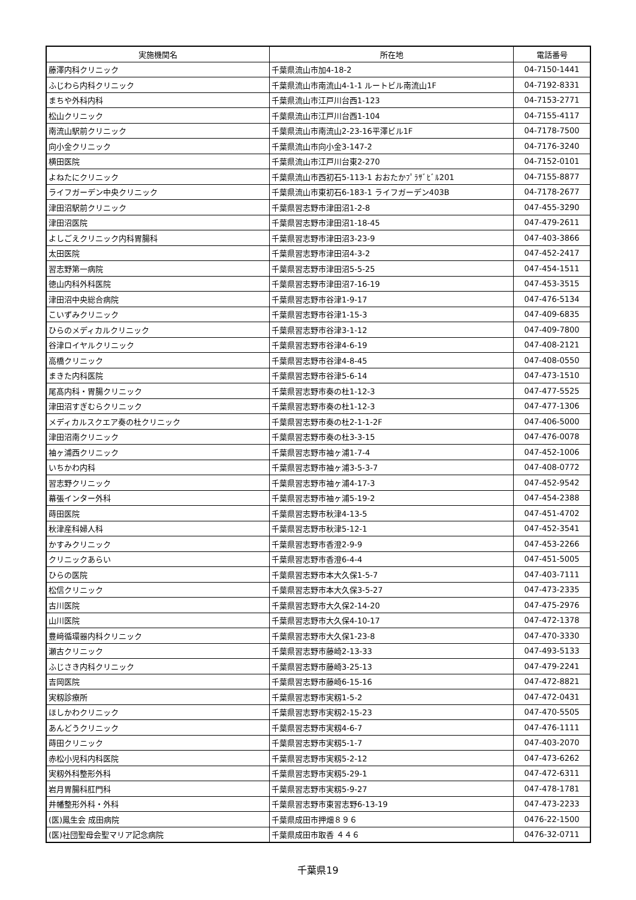| 実施機関名 | 所在地 | 電話番号 |
| --- | --- | --- |
| 藤澤内科クリニック | 千葉県流山市加4-18-2 | 04-7150-1441 |
| ふじわら内科クリニック | 千葉県流山市南流山4-1-1 ルートビル南流山1F | 04-7192-8331 |
| まちや外科内科 | 千葉県流山市江戸川台西1-123 | 04-7153-2771 |
| 松山クリニック | 千葉県流山市江戸川台西1-104 | 04-7155-4117 |
| 南流山駅前クリニック | 千葉県流山市南流山2-23-16平澤ビル1F | 04-7178-7500 |
| 向小金クリニック | 千葉県流山市向小金3-147-2 | 04-7176-3240 |
| 横田医院 | 千葉県流山市江戸川台東2-270 | 04-7152-0101 |
| よねたにクリニック | 千葉県流山市西初石5-113-1 おおたかﾌﾟﾗｻﾞﾋﾞﾙ201 | 04-7155-8877 |
| ライフガーデン中央クリニック | 千葉県流山市東初石6-183-1 ライフガーデン403B | 04-7178-2677 |
| 津田沼駅前クリニック | 千葉県習志野市津田沼1-2-8 | 047-455-3290 |
| 津田沼医院 | 千葉県習志野市津田沼1-18-45 | 047-479-2611 |
| よしごえクリニック内科胃腸科 | 千葉県習志野市津田沼3-23-9 | 047-403-3866 |
| 太田医院 | 千葉県習志野市津田沼4-3-2 | 047-452-2417 |
| 習志野第一病院 | 千葉県習志野市津田沼5-5-25 | 047-454-1511 |
| 徳山内科外科医院 | 千葉県習志野市津田沼7-16-19 | 047-453-3515 |
| 津田沼中央総合病院 | 千葉県習志野市谷津1-9-17 | 047-476-5134 |
| こいずみクリニック | 千葉県習志野市谷津1-15-3 | 047-409-6835 |
| ひらのメディカルクリニック | 千葉県習志野市谷津3-1-12 | 047-409-7800 |
| 谷津ロイヤルクリニック | 千葉県習志野市谷津4-6-19 | 047-408-2121 |
| 高橋クリニック | 千葉県習志野市谷津4-8-45 | 047-408-0550 |
| まきた内科医院 | 千葉県習志野市谷津5-6-14 | 047-473-1510 |
| 尾髙内科・胃腸クリニック | 千葉県習志野市奏の杜1-12-3 | 047-477-5525 |
| 津田沼すぎむらクリニック | 千葉県習志野市奏の杜1-12-3 | 047-477-1306 |
| メディカルスクエア奏の杜クリニック | 千葉県習志野市奏の杜2-1-1-2F | 047-406-5000 |
| 津田沼南クリニック | 千葉県習志野市奏の杜3-3-15 | 047-476-0078 |
| 袖ヶ浦西クリニック | 千葉県習志野市袖ヶ浦1-7-4 | 047-452-1006 |
| いちかわ内科 | 千葉県習志野市袖ヶ浦3-5-3-7 | 047-408-0772 |
| 習志野クリニック | 千葉県習志野市袖ヶ浦4-17-3 | 047-452-9542 |
| 幕張インター外科 | 千葉県習志野市袖ヶ浦5-19-2 | 047-454-2388 |
| 蒔田医院 | 千葉県習志野市秋津4-13-5 | 047-451-4702 |
| 秋津産科婦人科 | 千葉県習志野市秋津5-12-1 | 047-452-3541 |
| かすみクリニック | 千葉県習志野市香澄2-9-9 | 047-453-2266 |
| クリニックあらい | 千葉県習志野市香澄6-4-4 | 047-451-5005 |
| ひらの医院 | 千葉県習志野市本大久保1-5-7 | 047-403-7111 |
| 松信クリニック | 千葉県習志野市本大久保3-5-27 | 047-473-2335 |
| 古川医院 | 千葉県習志野市大久保2-14-20 | 047-475-2976 |
| 山川医院 | 千葉県習志野市大久保4-10-17 | 047-472-1378 |
| 豊﨑循環器内科クリニック | 千葉県習志野市大久保1-23-8 | 047-470-3330 |
| 瀬古クリニック | 千葉県習志野市藤崎2-13-33 | 047-493-5133 |
| ふじさき内科クリニック | 千葉県習志野市藤崎3-25-13 | 047-479-2241 |
| 吉岡医院 | 千葉県習志野市藤崎6-15-16 | 047-472-8821 |
| 実籾診療所 | 千葉県習志野市実籾1-5-2 | 047-472-0431 |
| ほしかわクリニック | 千葉県習志野市実籾2-15-23 | 047-470-5505 |
| あんどうクリニック | 千葉県習志野市実籾4-6-7 | 047-476-1111 |
| 蒔田クリニック | 千葉県習志野市実籾5-1-7 | 047-403-2070 |
| 赤松小児科内科医院 | 千葉県習志野市実籾5-2-12 | 047-473-6262 |
| 実籾外科整形外科 | 千葉県習志野市実籾5-29-1 | 047-472-6311 |
| 岩月胃腸科肛門科 | 千葉県習志野市実籾5-9-27 | 047-478-1781 |
| 井幡整形外科・外科 | 千葉県習志野市東習志野6-13-19 | 047-473-2233 |
| (医)鳳生会 成田病院 | 千葉県成田市押畑８９６ | 0476-22-1500 |
| (医)社団聖母会聖マリア記念病院 | 千葉県成田市取香 ４４６ | 0476-32-0711 |
千葉県19